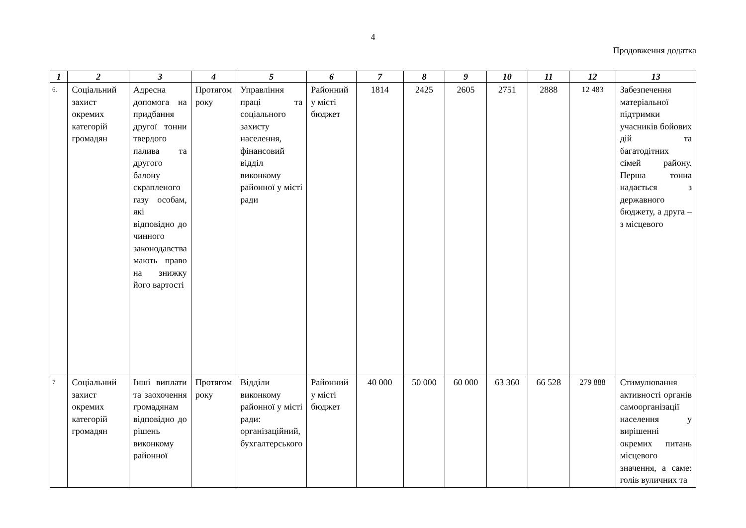4
Продовження додатка
| 1 | 2 | 3 | 4 | 5 | 6 | 7 | 8 | 9 | 10 | 11 | 12 | 13 |
| --- | --- | --- | --- | --- | --- | --- | --- | --- | --- | --- | --- | --- |
| 6. | Соціальний захист окремих категорій громадян | Адресна допомога на придбання другої тонни твердого палива та другого балону скрапленого газу особам, які відповідно до чинного законодавства мають право на знижку його вартості | Протягом року | Управління праці та соціального захисту населення, фінансовий відділ виконкому районної у місті ради | Районний у місті бюджет | 1814 | 2425 | 2605 | 2751 | 2888 | 12 483 | Забезпечення матеріальної підтримки учасників бойових дій та багатодітних сімей району. Перша тонна надається з державного бюджету, а друга – з місцевого |
| 7 | Соціальний захист окремих категорій громадян | Інші виплати та заохочення громадянам відповідно до рішень виконкому районної | Протягом року | Відділи виконкому районної у місті ради: організаційний, бухгалтерського | Районний у місті бюджет | 40 000 | 50 000 | 60 000 | 63 360 | 66 528 | 279 888 | Стимулювання активності органів самоорганізації населення у вирішенні окремих питань місцевого значення, а саме: голів вуличних та |